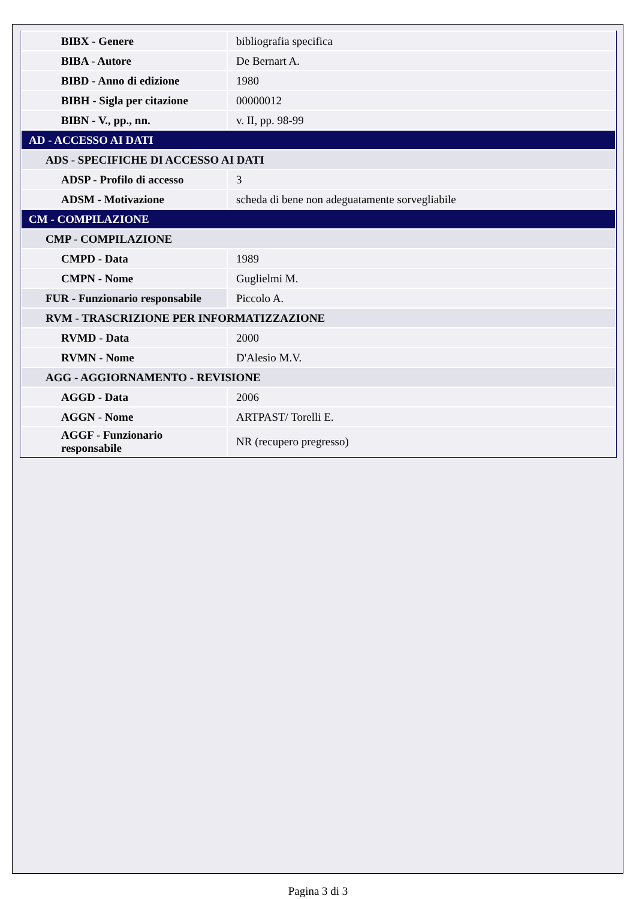| BIBX - Genere | bibliografia specifica |
| BIBA - Autore | De Bernart A. |
| BIBD - Anno di edizione | 1980 |
| BIBH - Sigla per citazione | 00000012 |
| BIBN - V., pp., nn. | v. II, pp. 98-99 |
| AD - ACCESSO AI DATI | |
| ADS - SPECIFICHE DI ACCESSO AI DATI | |
| ADSP - Profilo di accesso | 3 |
| ADSM - Motivazione | scheda di bene non adeguatamente sorvegliabile |
| CM - COMPILAZIONE | |
| CMP - COMPILAZIONE | |
| CMPD - Data | 1989 |
| CMPN - Nome | Guglielmi M. |
| FUR - Funzionario responsabile | Piccolo A. |
| RVM - TRASCRIZIONE PER INFORMATIZZAZIONE | |
| RVMD - Data | 2000 |
| RVMN - Nome | D'Alesio M.V. |
| AGG - AGGIORNAMENTO - REVISIONE | |
| AGGD - Data | 2006 |
| AGGN - Nome | ARTPAST/ Torelli E. |
| AGGF - Funzionario responsabile | NR (recupero pregresso) |
Pagina 3 di 3